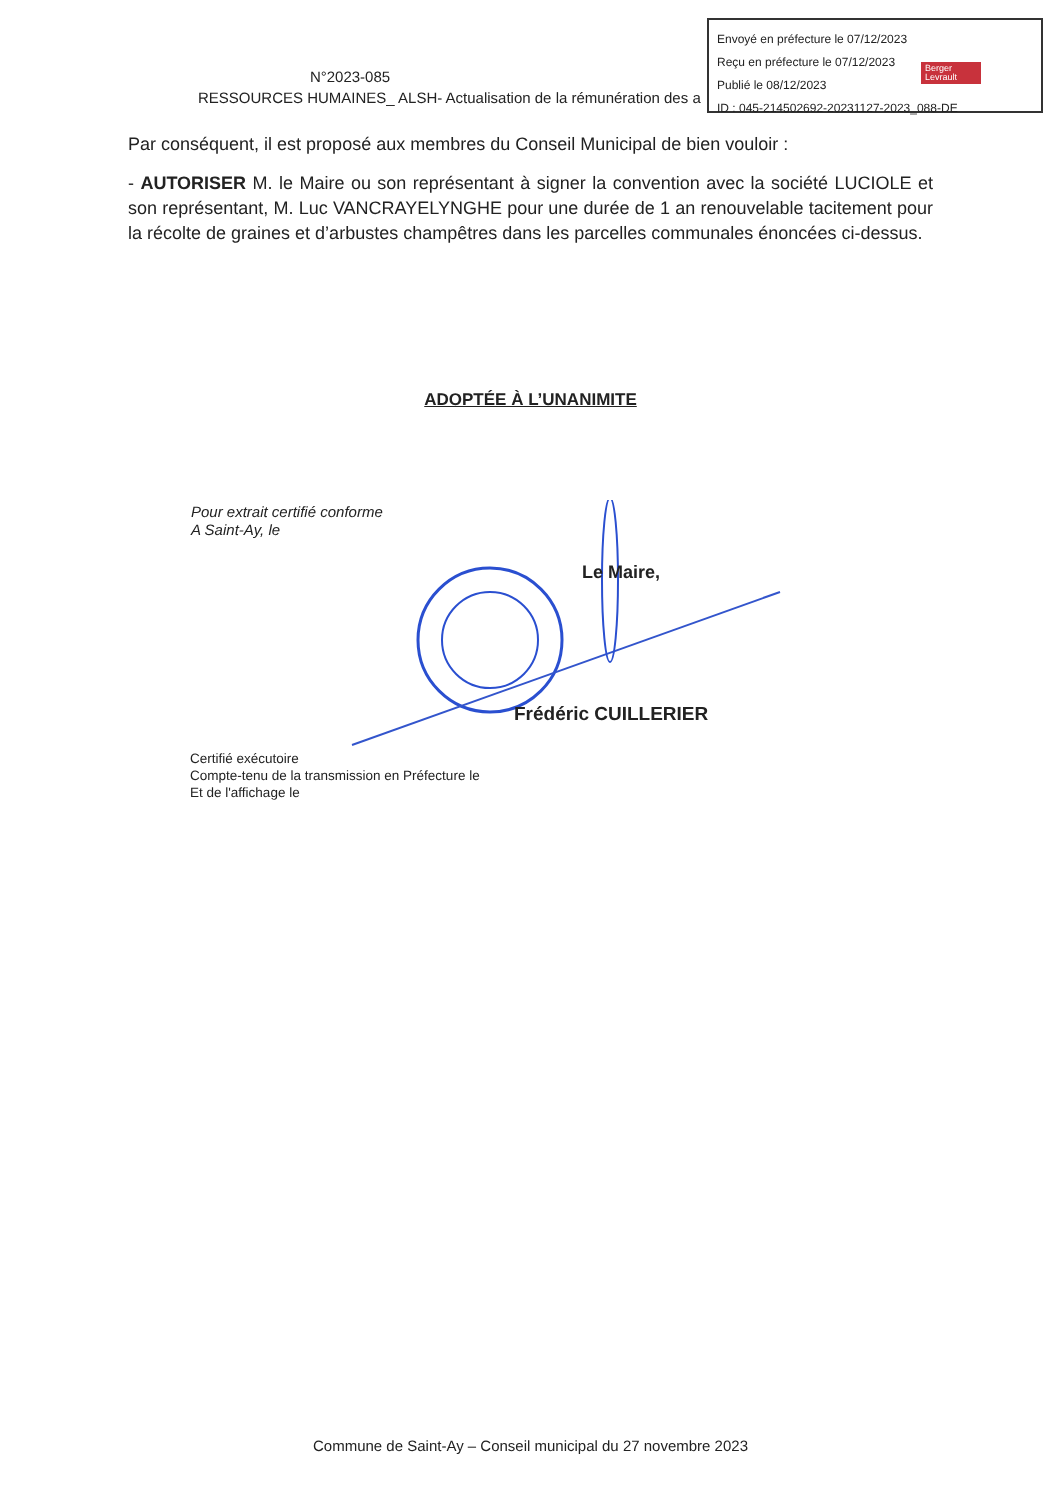Envoyé en préfecture le 07/12/2023
Reçu en préfecture le 07/12/2023
Publié le 08/12/2023
ID : 045-214502692-20231127-2023_088-DE
Berger Levrault
N°2023-085
RESSOURCES HUMAINES_ ALSH- Actualisation de la rémunération des a
Par conséquent, il est proposé aux membres du Conseil Municipal de bien vouloir :
- AUTORISER M. le Maire ou son représentant à signer la convention avec la société LUCIOLE et son représentant, M. Luc VANCRAYELYNGHE pour une durée de 1 an renouvelable tacitement pour la récolte de graines et d’arbustes champêtres dans les parcelles communales énoncées ci-dessus.
ADOPTÉE À L’UNANIMITE
Pour extrait certifié conforme
A Saint-Ay, le
Le Maire,
Frédéric CUILLERIER
Certifié exécutoire
Compte-tenu de la transmission en Préfecture le
Et de l'affichage le
Commune de Saint-Ay – Conseil municipal du 27 novembre 2023